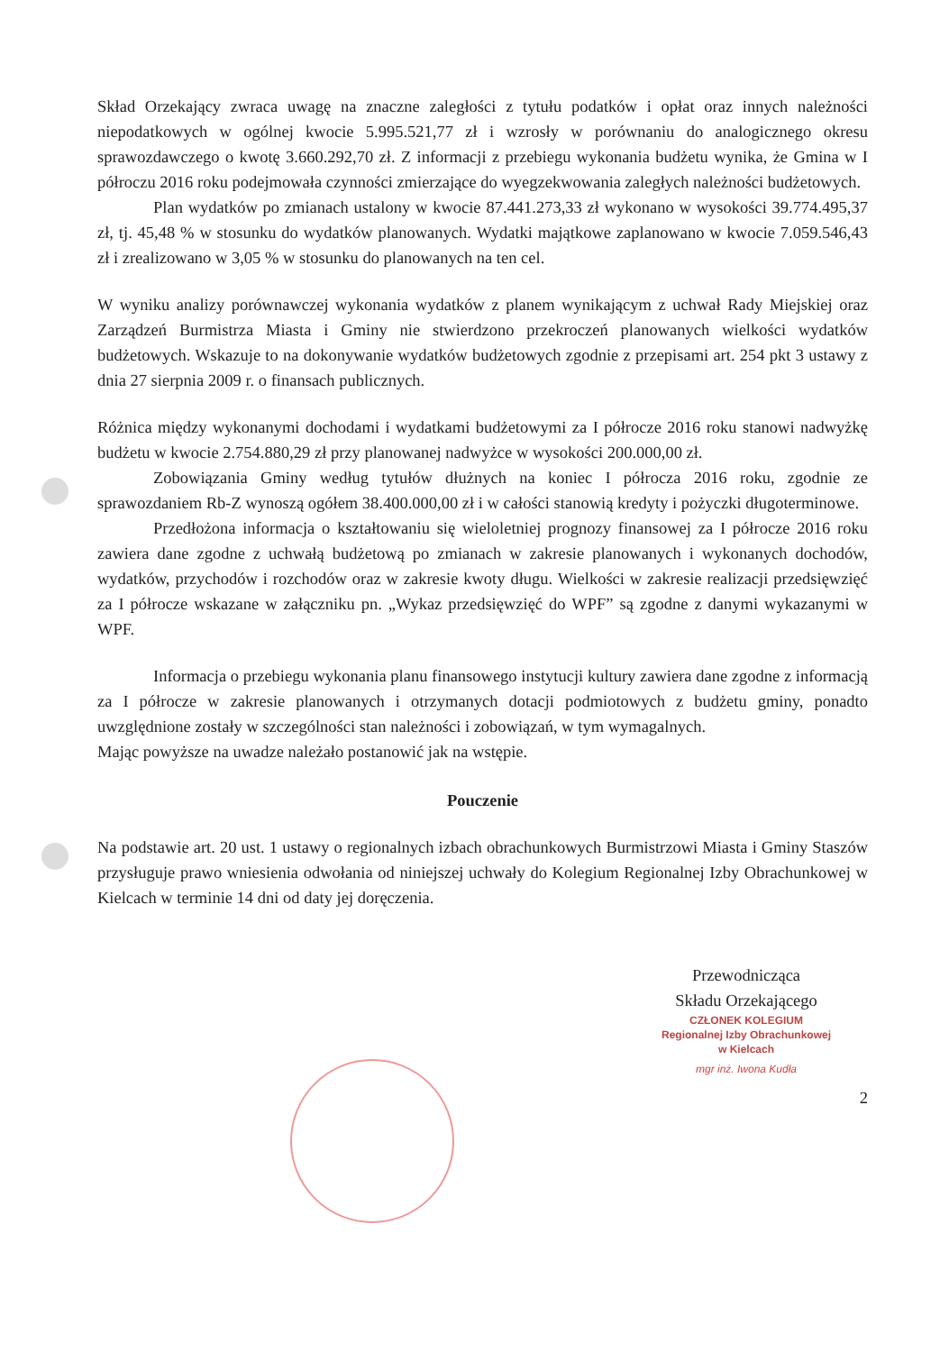Skład Orzekający zwraca uwagę na znaczne zaległości z tytułu podatków i opłat oraz innych należności niepodatkowych w ogólnej kwocie 5.995.521,77 zł i wzrosły w porównaniu do analogicznego okresu sprawozdawczego o kwotę 3.660.292,70 zł. Z informacji z przebiegu wykonania budżetu wynika, że Gmina w I półroczu 2016 roku podejmowała czynności zmierzające do wyegzekwowania zaległych należności budżetowych.
Plan wydatków po zmianach ustalony w kwocie 87.441.273,33 zł wykonano w wysokości 39.774.495,37 zł, tj. 45,48 % w stosunku do wydatków planowanych. Wydatki majątkowe zaplanowano w kwocie 7.059.546,43 zł i zrealizowano w 3,05 % w stosunku do planowanych na ten cel.
W wyniku analizy porównawczej wykonania wydatków z planem wynikającym z uchwał Rady Miejskiej oraz Zarządzeń Burmistrza Miasta i Gminy nie stwierdzono przekroczeń planowanych wielkości wydatków budżetowych. Wskazuje to na dokonywanie wydatków budżetowych zgodnie z przepisami art. 254 pkt 3 ustawy z dnia 27 sierpnia 2009 r. o finansach publicznych.
Różnica między wykonanymi dochodami i wydatkami budżetowymi za I półrocze 2016 roku stanowi nadwyżkę budżetu w kwocie 2.754.880,29 zł przy planowanej nadwyżce w wysokości 200.000,00 zł.
Zobowiązania Gminy według tytułów dłużnych na koniec I półrocza 2016 roku, zgodnie ze sprawozdaniem Rb-Z wynoszą ogółem 38.400.000,00 zł i w całości stanowią kredyty i pożyczki długoterminowe.
Przedłożona informacja o kształtowaniu się wieloletniej prognozy finansowej za I półrocze 2016 roku zawiera dane zgodne z uchwałą budżetową po zmianach w zakresie planowanych i wykonanych dochodów, wydatków, przychodów i rozchodów oraz w zakresie kwoty długu. Wielkości w zakresie realizacji przedsięwzięć za I półrocze wskazane w załączniku pn. „Wykaz przedsięwzięć do WPF” są zgodne z danymi wykazanymi w WPF.
Informacja o przebiegu wykonania planu finansowego instytucji kultury zawiera dane zgodne z informacją za I półrocze w zakresie planowanych i otrzymanych dotacji podmiotowych z budżetu gminy, ponadto uwzględnione zostały w szczególności stan należności i zobowiązań, w tym wymagalnych.
Mając powyższe na uwadze należało postanowić jak na wstępie.
Pouczenie
Na podstawie art. 20 ust. 1 ustawy o regionalnych izbach obrachunkowych Burmistrzowi Miasta i Gminy Staszów przysługuje prawo wniesienia odwołania od niniejszej uchwały do Kolegium Regionalnej Izby Obrachunkowej w Kielcach w terminie 14 dni od daty jej doręczenia.
Przewodnicząca
Składu Orzekającego
CZŁONEK KOLEGIUM
Regionalnej Izby Obrachunkowej
w Kielcach
mgr inż. Iwona Kudła
2